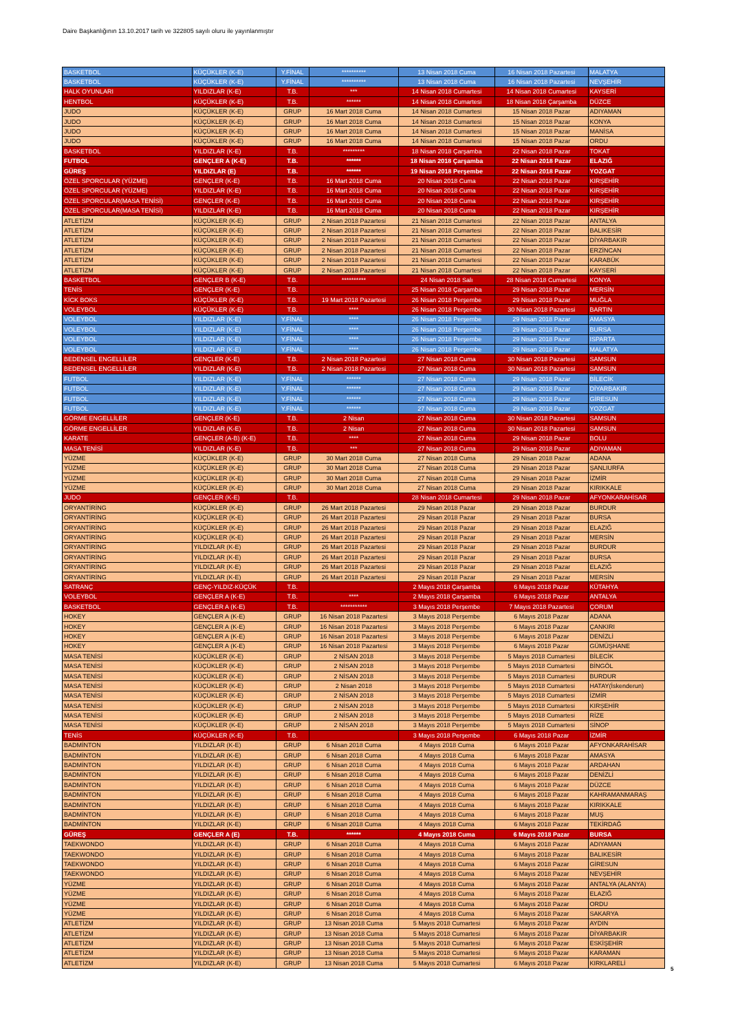Daire Başkanlığının 13.10.2017 tarih ve 322805 sayılı oluru ile yayınlanmıştır
| BASKETBOL | KÜÇÜKLER (K-E) | Y.FİNAL | ********** | 13 Nisan 2018 Cuma | 16 Nisan 2018 Pazartesi | MALATYA |
| BASKETBOL | KÜÇÜKLER (K-E) | Y.FİNAL | ********** | 13 Nisan 2018 Cuma | 16 Nisan 2018 Pazartesi | NEVŞEHİR |
| HALK OYUNLARI | YILDIZLAR (K-E) | T.B. | *** | 14 Nisan 2018 Cumartesi | 14 Nisan 2018 Cumartesi | KAYSERİ |
| HENTBOL | KÜÇÜKLER (K-E) | T.B. | ****** | 14 Nisan 2018 Cumartesi | 18 Nisan 2018 Çarşamba | DÜZCE |
| JUDO | KÜÇÜKLER (K-E) | GRUP | 16 Mart 2018 Cuma | 14 Nisan 2018 Cumartesi | 15 Nisan 2018 Pazar | ADIYAMAN |
| JUDO | KÜÇÜKLER (K-E) | GRUP | 16 Mart 2018 Cuma | 14 Nisan 2018 Cumartesi | 15 Nisan 2018 Pazar | KONYA |
| JUDO | KÜÇÜKLER (K-E) | GRUP | 16 Mart 2018 Cuma | 14 Nisan 2018 Cumartesi | 15 Nisan 2018 Pazar | MANİSA |
| JUDO | KÜÇÜKLER (K-E) | GRUP | 16 Mart 2018 Cuma | 14 Nisan 2018 Cumartesi | 15 Nisan 2018 Pazar | ORDU |
| BASKETBOL | YILDIZLAR (K-E) | T.B. | ********* | 18 Nisan 2018 Çarşamba | 22 Nisan 2018 Pazar | TOKAT |
| FUTBOL | GENÇLER A (K-E) | T.B. | ****** | 18 Nisan 2018 Çarşamba | 22 Nisan 2018 Pazar | ELAZIĞ |
| GÜREŞ | YILDIZLAR (E) | T.B. | ****** | 19 Nisan 2018 Perşembe | 22 Nisan 2018 Pazar | YOZGAT |
| ÖZEL SPORCULAR (YÜZME) | GENÇLER (K-E) | T.B. | 16 Mart 2018 Cuma | 20 Nisan 2018 Cuma | 22 Nisan 2018 Pazar | KIRŞEHİR |
| ÖZEL SPORCULAR (YÜZME) | YILDIZLAR (K-E) | T.B. | 16 Mart 2018 Cuma | 20 Nisan 2018 Cuma | 22 Nisan 2018 Pazar | KIRŞEHİR |
| ÖZEL SPORCULAR(MASA TENİSİ) | GENÇLER (K-E) | T.B. | 16 Mart 2018 Cuma | 20 Nisan 2018 Cuma | 22 Nisan 2018 Pazar | KIRŞEHİR |
| ÖZEL SPORCULAR(MASA TENİSİ) | YILDIZLAR (K-E) | T.B. | 16 Mart 2018 Cuma | 20 Nisan 2018 Cuma | 22 Nisan 2018 Pazar | KIRŞEHİR |
| ATLETİZM | KÜÇÜKLER (K-E) | GRUP | 2 Nisan 2018 Pazartesi | 21 Nisan 2018 Cumartesi | 22 Nisan 2018 Pazar | ANTALYA |
| ATLETİZM | KÜÇÜKLER (K-E) | GRUP | 2 Nisan 2018 Pazartesi | 21 Nisan 2018 Cumartesi | 22 Nisan 2018 Pazar | BALIKESİR |
| ATLETİZM | KÜÇÜKLER (K-E) | GRUP | 2 Nisan 2018 Pazartesi | 21 Nisan 2018 Cumartesi | 22 Nisan 2018 Pazar | DİYARBAKIR |
| ATLETİZM | KÜÇÜKLER (K-E) | GRUP | 2 Nisan 2018 Pazartesi | 21 Nisan 2018 Cumartesi | 22 Nisan 2018 Pazar | ERZİNCAN |
| ATLETİZM | KÜÇÜKLER (K-E) | GRUP | 2 Nisan 2018 Pazartesi | 21 Nisan 2018 Cumartesi | 22 Nisan 2018 Pazar | KARABÜK |
| ATLETİZM | KÜÇÜKLER (K-E) | GRUP | 2 Nisan 2018 Pazartesi | 21 Nisan 2018 Cumartesi | 22 Nisan 2018 Pazar | KAYSERİ |
| BASKETBOL | GENÇLER B (K-E) | T.B. | ********** | 24 Nisan 2018 Salı | 28 Nisan 2018 Cumartesi | KONYA |
| TENİS | GENÇLER (K-E) | T.B. | | 25 Nisan 2018 Çarşamba | 29 Nisan 2018 Pazar | MERSİN |
| KİCK BOKS | KÜÇÜKLER (K-E) | T.B. | 19 Mart 2018 Pazartesi | 26 Nisan 2018 Perşembe | 29 Nisan 2018 Pazar | MUĞLA |
| VOLEYBOL | KÜÇÜKLER (K-E) | T.B. | **** | 26 Nisan 2018 Perşembe | 30 Nisan 2018 Pazartesi | BARTIN |
| VOLEYBOL | YILDIZLAR (K-E) | Y.FİNAL | **** | 26 Nisan 2018 Perşembe | 29 Nisan 2018 Pazar | AMASYA |
| VOLEYBOL | YILDIZLAR (K-E) | Y.FİNAL | **** | 26 Nisan 2018 Perşembe | 29 Nisan 2018 Pazar | BURSA |
| VOLEYBOL | YILDIZLAR (K-E) | Y.FİNAL | **** | 26 Nisan 2018 Perşembe | 29 Nisan 2018 Pazar | ISPARTA |
| VOLEYBOL | YILDIZLAR (K-E) | Y.FİNAL | **** | 26 Nisan 2018 Perşembe | 29 Nisan 2018 Pazar | MALATYA |
| BEDENSEL ENGELLİLER | GENÇLER (K-E) | T.B. | 2 Nisan 2018 Pazartesi | 27 Nisan 2018 Cuma | 30 Nisan 2018 Pazartesi | SAMSUN |
| BEDENSEL ENGELLİLER | YILDIZLAR (K-E) | T.B. | 2 Nisan 2018 Pazartesi | 27 Nisan 2018 Cuma | 30 Nisan 2018 Pazartesi | SAMSUN |
| FUTBOL | YILDIZLAR (K-E) | Y.FİNAL | ****** | 27 Nisan 2018 Cuma | 29 Nisan 2018 Pazar | BİLECİK |
| FUTBOL | YILDIZLAR (K-E) | Y.FİNAL | ****** | 27 Nisan 2018 Cuma | 29 Nisan 2018 Pazar | DİYARBAKIR |
| FUTBOL | YILDIZLAR (K-E) | Y.FİNAL | ****** | 27 Nisan 2018 Cuma | 29 Nisan 2018 Pazar | GİRESUN |
| FUTBOL | YILDIZLAR (K-E) | Y.FİNAL | ****** | 27 Nisan 2018 Cuma | 29 Nisan 2018 Pazar | YOZGAT |
| GÖRME ENGELLİLER | GENÇLER (K-E) | T.B. | 2 Nisan | 27 Nisan 2018 Cuma | 30 Nisan 2018 Pazartesi | SAMSUN |
| GÖRME ENGELLİLER | YILDIZLAR (K-E) | T.B. | 2 Nisan | 27 Nisan 2018 Cuma | 30 Nisan 2018 Pazartesi | SAMSUN |
| KARATE | GENÇLER (A-B) (K-E) | T.B. | **** | 27 Nisan 2018 Cuma | 29 Nisan 2018 Pazar | BOLU |
| MASA TENİSİ | YILDIZLAR (K-E) | T.B. | *** | 27 Nisan 2018 Cuma | 29 Nisan 2018 Pazar | ADIYAMAN |
| YÜZME | KÜÇÜKLER (K-E) | GRUP | 30 Mart 2018 Cuma | 27 Nisan 2018 Cuma | 29 Nisan 2018 Pazar | ADANA |
| YÜZME | KÜÇÜKLER (K-E) | GRUP | 30 Mart 2018 Cuma | 27 Nisan 2018 Cuma | 29 Nisan 2018 Pazar | ŞANLIURFA |
| YÜZME | KÜÇÜKLER (K-E) | GRUP | 30 Mart 2018 Cuma | 27 Nisan 2018 Cuma | 29 Nisan 2018 Pazar | İZMİR |
| YÜZME | KÜÇÜKLER (K-E) | GRUP | 30 Mart 2018 Cuma | 27 Nisan 2018 Cuma | 29 Nisan 2018 Pazar | KIRIKKALE |
| JUDO | GENÇLER (K-E) | T.B. | | 28 Nisan 2018 Cumartesi | 29 Nisan 2018 Pazar | AFYONKARAHİSAR |
| ORYANTİRİNG | KÜÇÜKLER (K-E) | GRUP | 26 Mart 2018 Pazartesi | 29 Nisan 2018 Pazar | 29 Nisan 2018 Pazar | BURDUR |
| ORYANTİRİNG | KÜÇÜKLER (K-E) | GRUP | 26 Mart 2018 Pazartesi | 29 Nisan 2018 Pazar | 29 Nisan 2018 Pazar | BURSA |
| ORYANTİRİNG | KÜÇÜKLER (K-E) | GRUP | 26 Mart 2018 Pazartesi | 29 Nisan 2018 Pazar | 29 Nisan 2018 Pazar | ELAZIĞ |
| ORYANTİRİNG | KÜÇÜKLER (K-E) | GRUP | 26 Mart 2018 Pazartesi | 29 Nisan 2018 Pazar | 29 Nisan 2018 Pazar | MERSİN |
| ORYANTİRİNG | YILDIZLAR (K-E) | GRUP | 26 Mart 2018 Pazartesi | 29 Nisan 2018 Pazar | 29 Nisan 2018 Pazar | BURDUR |
| ORYANTİRİNG | YILDIZLAR (K-E) | GRUP | 26 Mart 2018 Pazartesi | 29 Nisan 2018 Pazar | 29 Nisan 2018 Pazar | BURSA |
| ORYANTİRİNG | YILDIZLAR (K-E) | GRUP | 26 Mart 2018 Pazartesi | 29 Nisan 2018 Pazar | 29 Nisan 2018 Pazar | ELAZIĞ |
| ORYANTİRİNG | YILDIZLAR (K-E) | GRUP | 26 Mart 2018 Pazartesi | 29 Nisan 2018 Pazar | 29 Nisan 2018 Pazar | MERSİN |
| SATRANÇ | GENÇ-YILDIZ-KÜÇÜK | T.B. | | 2 Mayıs 2018 Çarşamba | 6 Mayıs 2018 Pazar | KÜTAHYA |
| VOLEYBOL | GENÇLER A (K-E) | T.B. | **** | 2 Mayıs 2018 Çarşamba | 6 Mayıs 2018 Pazar | ANTALYA |
| BASKETBOL | GENÇLER A (K-E) | T.B. | *********** | 3 Mayıs 2018 Perşembe | 7 Mayıs 2018 Pazartesi | ÇORUM |
| HOKEY | GENÇLER A (K-E) | GRUP | 16 Nisan 2018 Pazartesi | 3 Mayıs 2018 Perşembe | 6 Mayıs 2018 Pazar | ADANA |
| HOKEY | GENÇLER A (K-E) | GRUP | 16 Nisan 2018 Pazartesi | 3 Mayıs 2018 Perşembe | 6 Mayıs 2018 Pazar | ÇANKIRI |
| HOKEY | GENÇLER A (K-E) | GRUP | 16 Nisan 2018 Pazartesi | 3 Mayıs 2018 Perşembe | 6 Mayıs 2018 Pazar | DENİZLİ |
| HOKEY | GENÇLER A (K-E) | GRUP | 16 Nisan 2018 Pazartesi | 3 Mayıs 2018 Perşembe | 6 Mayıs 2018 Pazar | GÜMÜŞHANE |
| MASA TENİSİ | KÜÇÜKLER (K-E) | GRUP | 2 NİSAN 2018 | 3 Mayıs 2018 Perşembe | 5 Mayıs 2018 Cumartesi | BİLECİK |
| MASA TENİSİ | KÜÇÜKLER (K-E) | GRUP | 2 NİSAN 2018 | 3 Mayıs 2018 Perşembe | 5 Mayıs 2018 Cumartesi | BİNGÖL |
| MASA TENİSİ | KÜÇÜKLER (K-E) | GRUP | 2 NİSAN 2018 | 3 Mayıs 2018 Perşembe | 5 Mayıs 2018 Cumartesi | BURDUR |
| MASA TENİSİ | KÜÇÜKLER (K-E) | GRUP | 2 Nisan 2018 | 3 Mayıs 2018 Perşembe | 5 Mayıs 2018 Cumartesi | HATAY(İskenderun) |
| MASA TENİSİ | KÜÇÜKLER (K-E) | GRUP | 2 NİSAN 2018 | 3 Mayıs 2018 Perşembe | 5 Mayıs 2018 Cumartesi | İZMİR |
| MASA TENİSİ | KÜÇÜKLER (K-E) | GRUP | 2 NİSAN 2018 | 3 Mayıs 2018 Perşembe | 5 Mayıs 2018 Cumartesi | KIRŞEHİR |
| MASA TENİSİ | KÜÇÜKLER (K-E) | GRUP | 2 NİSAN 2018 | 3 Mayıs 2018 Perşembe | 5 Mayıs 2018 Cumartesi | RİZE |
| MASA TENİSİ | KÜÇÜKLER (K-E) | GRUP | 2 NİSAN 2018 | 3 Mayıs 2018 Perşembe | 5 Mayıs 2018 Cumartesi | SİNOP |
| TENİS | KÜÇÜKLER (K-E) | T.B. | | 3 Mayıs 2018 Perşembe | 6 Mayıs 2018 Pazar | İZMİR |
| BADMİNTON | YILDIZLAR (K-E) | GRUP | 6 Nisan 2018 Cuma | 4 Mayıs 2018 Cuma | 6 Mayıs 2018 Pazar | AFYONKARAHİSAR |
| BADMİNTON | YILDIZLAR (K-E) | GRUP | 6 Nisan 2018 Cuma | 4 Mayıs 2018 Cuma | 6 Mayıs 2018 Pazar | AMASYA |
| BADMİNTON | YILDIZLAR (K-E) | GRUP | 6 Nisan 2018 Cuma | 4 Mayıs 2018 Cuma | 6 Mayıs 2018 Pazar | ARDAHAN |
| BADMİNTON | YILDIZLAR (K-E) | GRUP | 6 Nisan 2018 Cuma | 4 Mayıs 2018 Cuma | 6 Mayıs 2018 Pazar | DENİZLİ |
| BADMİNTON | YILDIZLAR (K-E) | GRUP | 6 Nisan 2018 Cuma | 4 Mayıs 2018 Cuma | 6 Mayıs 2018 Pazar | DÜZCE |
| BADMİNTON | YILDIZLAR (K-E) | GRUP | 6 Nisan 2018 Cuma | 4 Mayıs 2018 Cuma | 6 Mayıs 2018 Pazar | KAHRAMANMARAŞ |
| BADMİNTON | YILDIZLAR (K-E) | GRUP | 6 Nisan 2018 Cuma | 4 Mayıs 2018 Cuma | 6 Mayıs 2018 Pazar | KIRIKKALE |
| BADMİNTON | YILDIZLAR (K-E) | GRUP | 6 Nisan 2018 Cuma | 4 Mayıs 2018 Cuma | 6 Mayıs 2018 Pazar | MUŞ |
| BADMİNTON | YILDIZLAR (K-E) | GRUP | 6 Nisan 2018 Cuma | 4 Mayıs 2018 Cuma | 6 Mayıs 2018 Pazar | TEKİRDAĞ |
| GÜREŞ | GENÇLER A (E) | T.B. | ****** | 4 Mayıs 2018 Cuma | 6 Mayıs 2018 Pazar | BURSA |
| TAEKWONDO | YILDIZLAR (K-E) | GRUP | 6 Nisan 2018 Cuma | 4 Mayıs 2018 Cuma | 6 Mayıs 2018 Pazar | ADIYAMAN |
| TAEKWONDO | YILDIZLAR (K-E) | GRUP | 6 Nisan 2018 Cuma | 4 Mayıs 2018 Cuma | 6 Mayıs 2018 Pazar | BALIKESİR |
| TAEKWONDO | YILDIZLAR (K-E) | GRUP | 6 Nisan 2018 Cuma | 4 Mayıs 2018 Cuma | 6 Mayıs 2018 Pazar | GİRESUN |
| TAEKWONDO | YILDIZLAR (K-E) | GRUP | 6 Nisan 2018 Cuma | 4 Mayıs 2018 Cuma | 6 Mayıs 2018 Pazar | NEVŞEHİR |
| YÜZME | YILDIZLAR (K-E) | GRUP | 6 Nisan 2018 Cuma | 4 Mayıs 2018 Cuma | 6 Mayıs 2018 Pazar | ANTALYA (ALANYA) |
| YÜZME | YILDIZLAR (K-E) | GRUP | 6 Nisan 2018 Cuma | 4 Mayıs 2018 Cuma | 6 Mayıs 2018 Pazar | ELAZIĞ |
| YÜZME | YILDIZLAR (K-E) | GRUP | 6 Nisan 2018 Cuma | 4 Mayıs 2018 Cuma | 6 Mayıs 2018 Pazar | ORDU |
| YÜZME | YILDIZLAR (K-E) | GRUP | 6 Nisan 2018 Cuma | 4 Mayıs 2018 Cuma | 6 Mayıs 2018 Pazar | SAKARYA |
| ATLETİZM | YILDIZLAR (K-E) | GRUP | 13 Nisan 2018 Cuma | 5 Mayıs 2018 Cumartesi | 6 Mayıs 2018 Pazar | AYDIN |
| ATLETİZM | YILDIZLAR (K-E) | GRUP | 13 Nisan 2018 Cuma | 5 Mayıs 2018 Cumartesi | 6 Mayıs 2018 Pazar | DİYARBAKIR |
| ATLETİZM | YILDIZLAR (K-E) | GRUP | 13 Nisan 2018 Cuma | 5 Mayıs 2018 Cumartesi | 6 Mayıs 2018 Pazar | ESKİŞEHİR |
| ATLETİZM | YILDIZLAR (K-E) | GRUP | 13 Nisan 2018 Cuma | 5 Mayıs 2018 Cumartesi | 6 Mayıs 2018 Pazar | KARAMAN |
| ATLETİZM | YILDIZLAR (K-E) | GRUP | 13 Nisan 2018 Cuma | 5 Mayıs 2018 Cumartesi | 6 Mayıs 2018 Pazar | KIRKLARELİ |
5